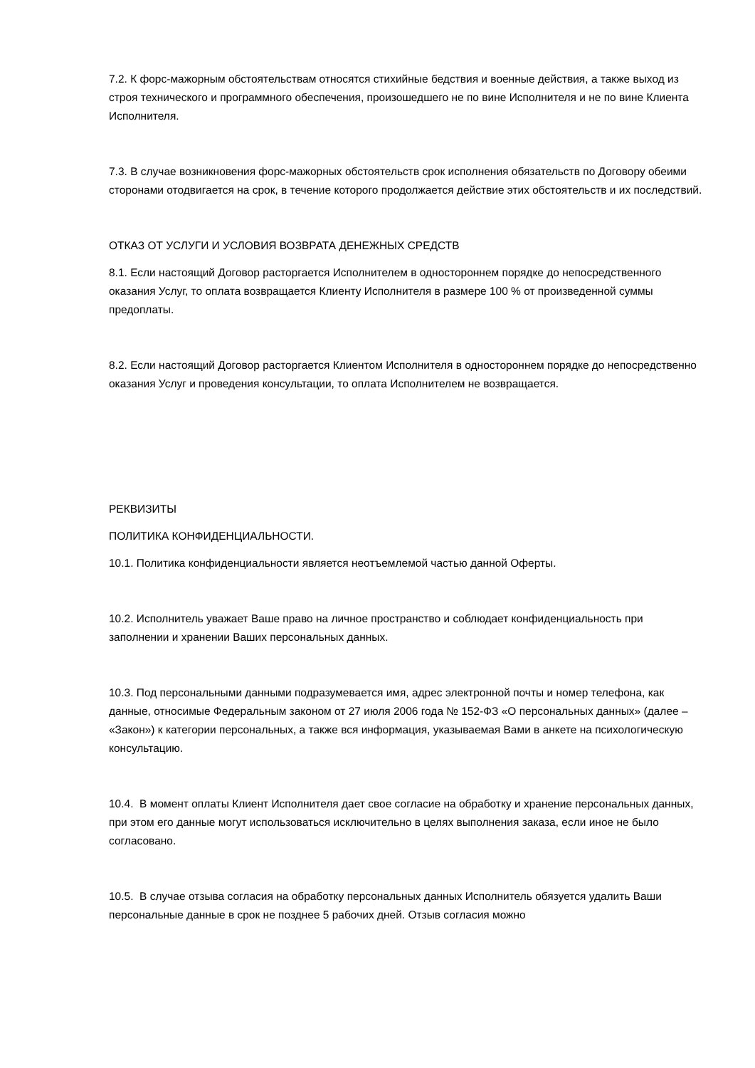7.2. К форс-мажорным обстоятельствам относятся стихийные бедствия и военные действия, а также выход из строя технического и программного обеспечения, произошедшего не по вине Исполнителя и не по вине Клиента Исполнителя.
7.3. В случае возникновения форс-мажорных обстоятельств срок исполнения обязательств по Договору обеими сторонами отодвигается на срок, в течение которого продолжается действие этих обстоятельств и их последствий.
ОТКАЗ ОТ УСЛУГИ И УСЛОВИЯ ВОЗВРАТА ДЕНЕЖНЫХ СРЕДСТВ
8.1. Если настоящий Договор расторгается Исполнителем в одностороннем порядке до непосредственного оказания Услуг, то оплата возвращается Клиенту Исполнителя в размере 100 % от произведенной суммы предоплаты.
8.2. Если настоящий Договор расторгается Клиентом Исполнителя в одностороннем порядке до непосредственно оказания Услуг и проведения консультации, то оплата Исполнителем не возвращается.
РЕКВИЗИТЫ
ПОЛИТИКА КОНФИДЕНЦИАЛЬНОСТИ.
10.1. Политика конфиденциальности является неотъемлемой частью данной Оферты.
10.2. Исполнитель уважает Ваше право на личное пространство и соблюдает конфиденциальность при заполнении и хранении Ваших персональных данных.
10.3. Под персональными данными подразумевается имя, адрес электронной почты и номер телефона, как данные, относимые Федеральным законом от 27 июля 2006 года № 152-ФЗ «О персональных данных» (далее – «Закон») к категории персональных, а также вся информация, указываемая Вами в анкете на психологическую консультацию.
10.4. В момент оплаты Клиент Исполнителя дает свое согласие на обработку и хранение персональных данных, при этом его данные могут использоваться исключительно в целях выполнения заказа, если иное не было согласовано.
10.5. В случае отзыва согласия на обработку персональных данных Исполнитель обязуется удалить Ваши персональные данные в срок не позднее 5 рабочих дней. Отзыв согласия можно